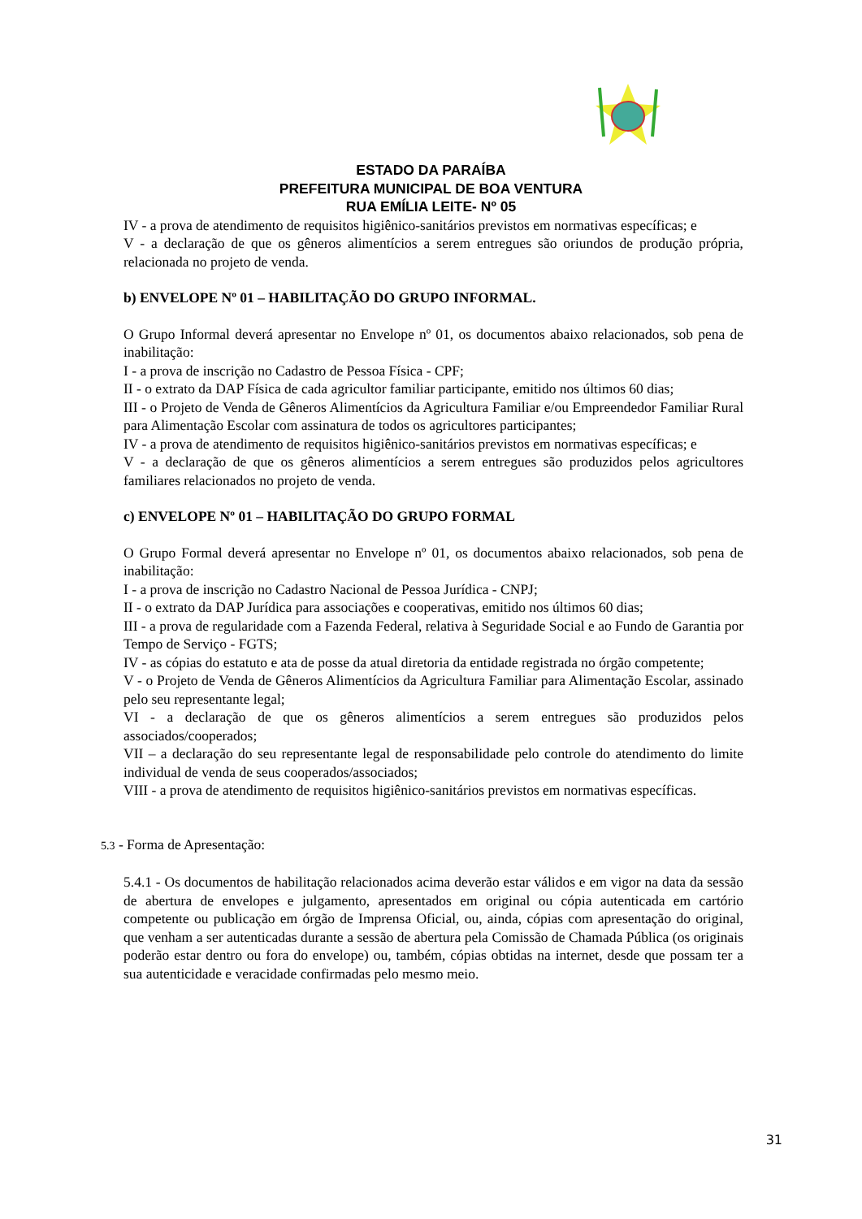ESTADO DA PARAÍBA
PREFEITURA MUNICIPAL DE BOA VENTURA
RUA EMÍLIA LEITE- Nº 05
IV - a prova de atendimento de requisitos higiênico-sanitários previstos em normativas específicas; e
V - a declaração de que os gêneros alimentícios a serem entregues são oriundos de produção própria, relacionada no projeto de venda.
b) ENVELOPE Nº 01 – HABILITAÇÃO DO GRUPO INFORMAL.
O Grupo Informal deverá apresentar no Envelope nº 01, os documentos abaixo relacionados, sob pena de inabilitação:
I - a prova de inscrição no Cadastro de Pessoa Física - CPF;
II - o extrato da DAP Física de cada agricultor familiar participante, emitido nos últimos 60 dias;
III - o Projeto de Venda de Gêneros Alimentícios da Agricultura Familiar e/ou Empreendedor Familiar Rural para Alimentação Escolar com assinatura de todos os agricultores participantes;
IV - a prova de atendimento de requisitos higiênico-sanitários previstos em normativas específicas; e
V - a declaração de que os gêneros alimentícios a serem entregues são produzidos pelos agricultores familiares relacionados no projeto de venda.
c) ENVELOPE Nº 01 – HABILITAÇÃO DO GRUPO FORMAL
O Grupo Formal deverá apresentar no Envelope nº 01, os documentos abaixo relacionados, sob pena de inabilitação:
I - a prova de inscrição no Cadastro Nacional de Pessoa Jurídica - CNPJ;
II - o extrato da DAP Jurídica para associações e cooperativas, emitido nos últimos 60 dias;
III - a prova de regularidade com a Fazenda Federal, relativa à Seguridade Social e ao Fundo de Garantia por Tempo de Serviço - FGTS;
IV - as cópias do estatuto e ata de posse da atual diretoria da entidade registrada no órgão competente;
V - o Projeto de Venda de Gêneros Alimentícios da Agricultura Familiar para Alimentação Escolar, assinado pelo seu representante legal;
VI - a declaração de que os gêneros alimentícios a serem entregues são produzidos pelos associados/cooperados;
VII – a declaração do seu representante legal de responsabilidade pelo controle do atendimento do limite individual de venda de seus cooperados/associados;
VIII - a prova de atendimento de requisitos higiênico-sanitários previstos em normativas específicas.
5.3 - Forma de Apresentação:
5.4.1 - Os documentos de habilitação relacionados acima deverão estar válidos e em vigor na data da sessão de abertura de envelopes e julgamento, apresentados em original ou cópia autenticada em cartório competente ou publicação em órgão de Imprensa Oficial, ou, ainda, cópias com apresentação do original, que venham a ser autenticadas durante a sessão de abertura pela Comissão de Chamada Pública (os originais poderão estar dentro ou fora do envelope) ou, também, cópias obtidas na internet, desde que possam ter a sua autenticidade e veracidade confirmadas pelo mesmo meio.
31